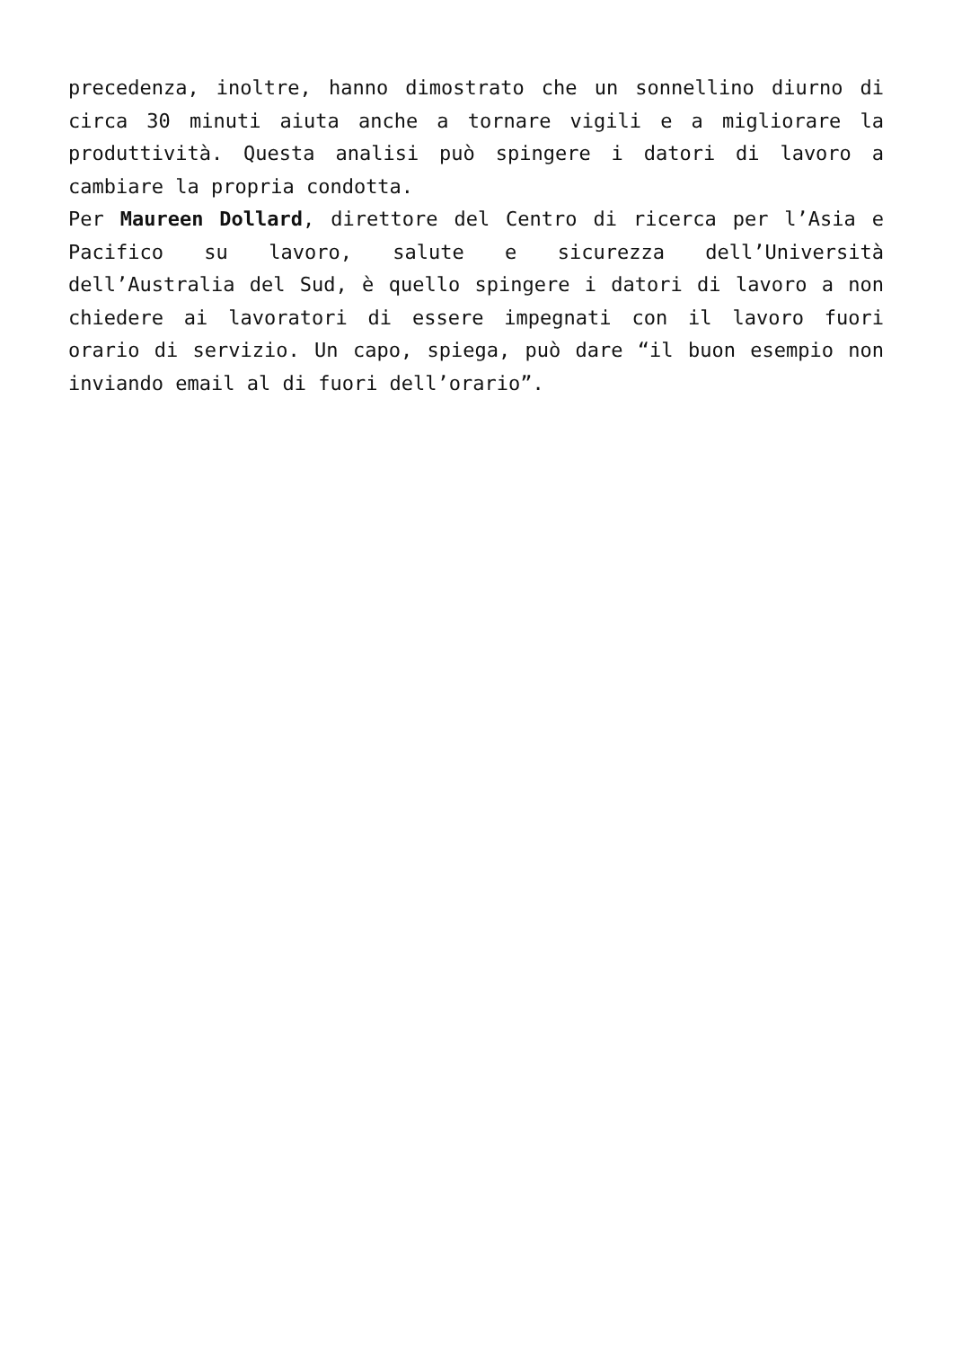precedenza, inoltre, hanno dimostrato che un sonnellino diurno di circa 30 minuti aiuta anche a tornare vigili e a migliorare la produttività. Questa analisi può spingere i datori di lavoro a cambiare la propria condotta.
Per Maureen Dollard, direttore del Centro di ricerca per l’Asia e Pacifico su lavoro, salute e sicurezza dell’Università dell’Australia del Sud, è quello spingere i datori di lavoro a non chiedere ai lavoratori di essere impegnati con il lavoro fuori orario di servizio. Un capo, spiega, può dare “il buon esempio non inviando email al di fuori dell’orario”.